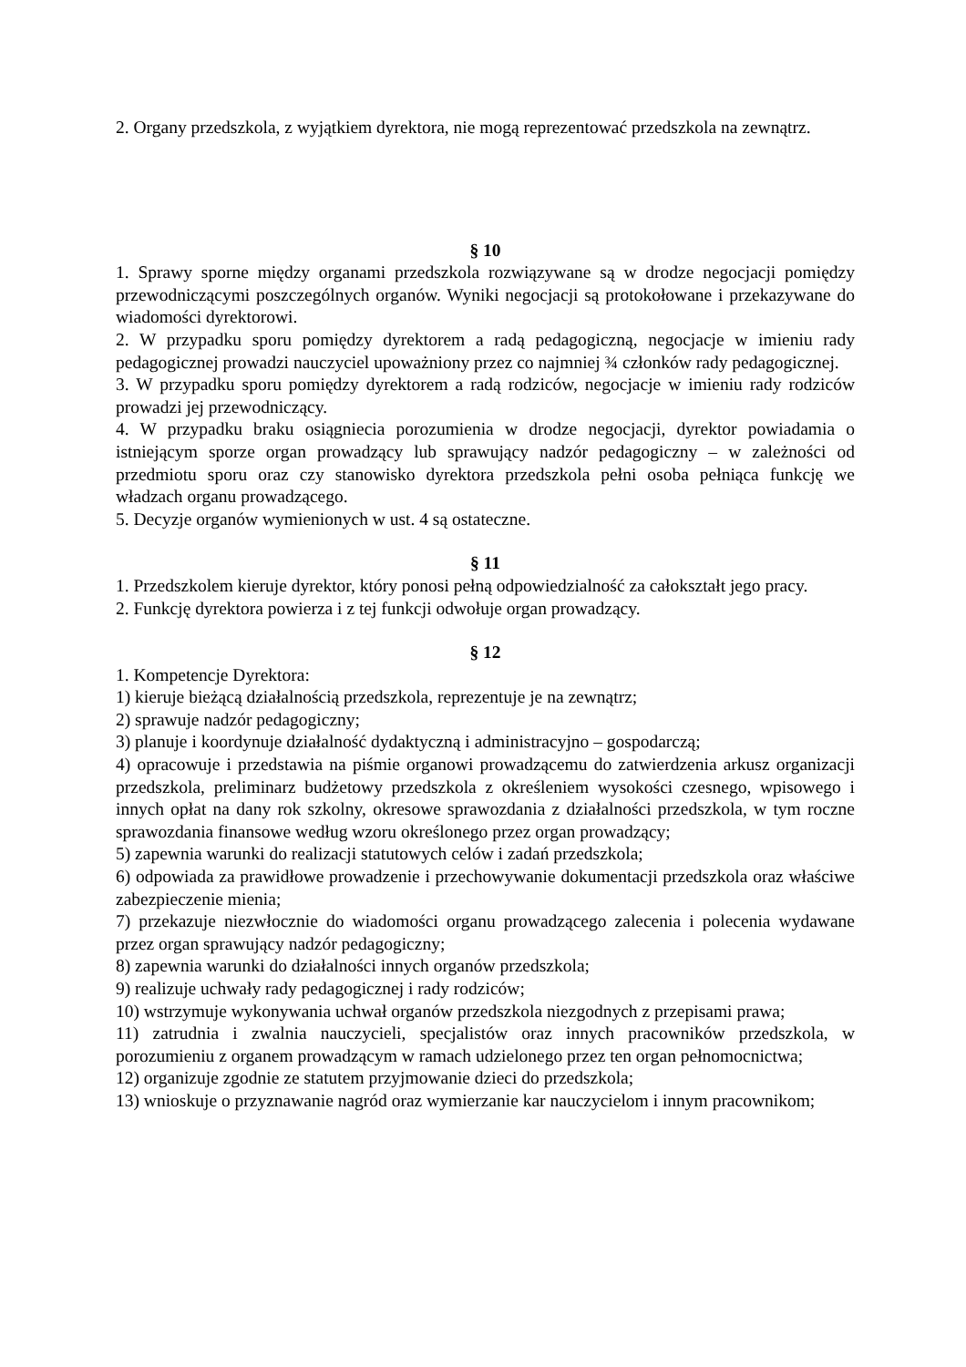2. Organy przedszkola, z wyjątkiem dyrektora, nie mogą reprezentować przedszkola na zewnątrz.
§ 10
1. Sprawy sporne między organami przedszkola rozwiązywane są w drodze negocjacji pomiędzy przewodniczącymi poszczególnych organów. Wyniki negocjacji są protokołowane i przekazywane do wiadomości dyrektorowi.
2. W przypadku sporu pomiędzy dyrektorem a radą pedagogiczną, negocjacje w imieniu rady pedagogicznej prowadzi nauczyciel upoważniony przez co najmniej ¾ członków rady pedagogicznej.
3. W przypadku sporu pomiędzy dyrektorem a radą rodziców, negocjacje w imieniu rady rodziców prowadzi jej przewodniczący.
4. W przypadku braku osiągniecia porozumienia w drodze negocjacji, dyrektor powiadamia o istniejącym sporze organ prowadzący lub sprawujący nadzór pedagogiczny – w zależności od przedmiotu sporu oraz czy stanowisko dyrektora przedszkola pełni osoba pełniąca funkcję we władzach organu prowadzącego.
5. Decyzje organów wymienionych w ust. 4 są ostateczne.
§ 11
1. Przedszkolem kieruje dyrektor, który ponosi pełną odpowiedzialność za całokształt jego pracy.
2. Funkcję dyrektora powierza i z tej funkcji odwołuje organ prowadzący.
§ 12
1. Kompetencje Dyrektora:
1) kieruje bieżącą działalnością przedszkola, reprezentuje je na zewnątrz;
2) sprawuje nadzór pedagogiczny;
3) planuje i koordynuje działalność dydaktyczną i administracyjno – gospodarczą;
4) opracowuje i przedstawia na piśmie organowi prowadzącemu do zatwierdzenia arkusz organizacji przedszkola, preliminarz budżetowy przedszkola z określeniem wysokości czesnego, wpisowego i innych opłat na dany rok szkolny, okresowe sprawozdania z działalności przedszkola, w tym roczne sprawozdania finansowe według wzoru określonego przez organ prowadzący;
5) zapewnia warunki do realizacji statutowych celów i zadań przedszkola;
6) odpowiada za prawidłowe prowadzenie i przechowywanie dokumentacji przedszkola oraz właściwe zabezpieczenie mienia;
7) przekazuje niezwłocznie do wiadomości organu prowadzącego zalecenia i polecenia wydawane przez organ sprawujący nadzór pedagogiczny;
8) zapewnia warunki do działalności innych organów przedszkola;
9) realizuje uchwały rady pedagogicznej i rady rodziców;
10) wstrzymuje wykonywania uchwał organów przedszkola niezgodnych z przepisami prawa;
11) zatrudnia i zwalnia nauczycieli, specjalistów oraz innych pracowników przedszkola, w porozumieniu z organem prowadzącym w ramach udzielonego przez ten organ pełnomocnictwa;
12) organizuje zgodnie ze statutem przyjmowanie dzieci do przedszkola;
13) wnioskuje o przyznawanie nagród oraz wymierzanie kar nauczycielom i innym pracownikom;